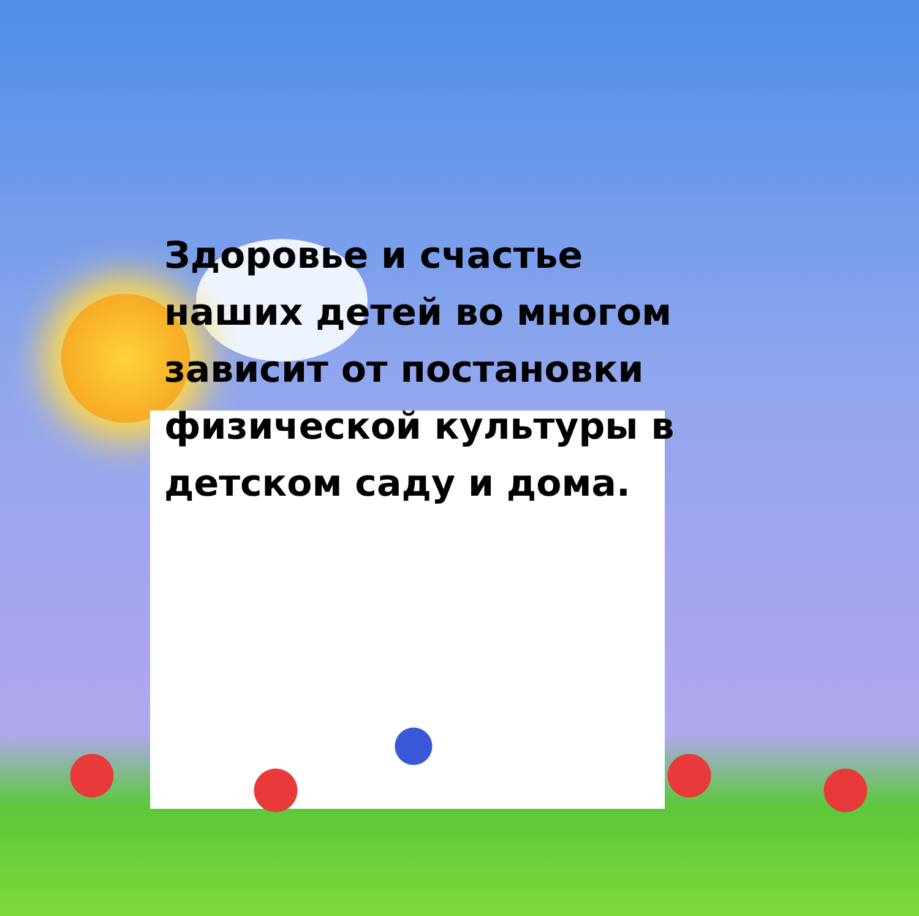Здоровье и счастье наших детей во многом зависит от постановки физической культуры в детском саду и дома.